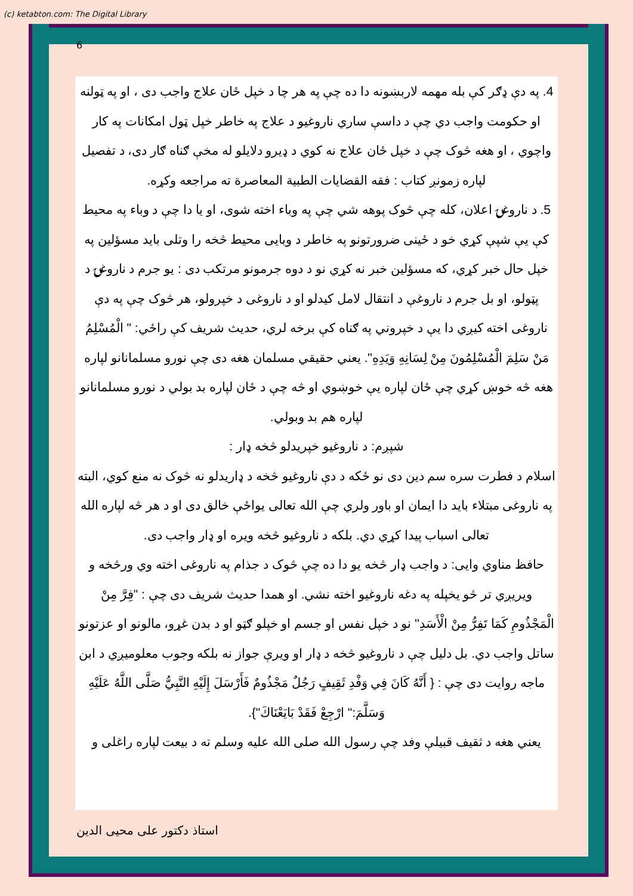(c) ketabton.com: The Digital Library
6
4. په دې ډګر کې بله مهمه لاربښونه دا ده چې په هر چا د خپل ځان علاج واجب دی ، او په ټولنه او حکومت واجب دي چې د داسې ساري ناروغیو د علاج په خاطر خپل ټول امکانات په کار واچوي ، او هغه څوک چې د خپل ځان علاج نه کوي د ډیرو دلایلو له مخې ګناه ګار دی، د تفصیل لپاره زمونږ کتاب : فقه القضایات الطبیة المعاصرة ته مراجعه وکړه.
5. د ناروغۍ اعلان، کله چې څوک پوهه شي چې په وباء اخته شوی، او یا دا چې د وباء په محیط کې یې شپې کړي خو د ځینی ضرورتونو په خاطر د وبایی محیط څخه را وتلی باید مسؤلین په خپل حال خبر کړي، که مسؤلین خبر نه کړي نو د دوه جرمونو مرتکب دی : یو جرم د ناروغۍ د پټولو، او بل جرم د ناروغې د انتقال لامل کیدلو او د ناروغی د خپرولو، هر څوک چې په دې ناروغی اخته کیږي دا یې د خپروني په ګناه کې برخه لري، حدیث شریف کې راځي: " الْمُسْلِمُ مَنْ سَلِمَ الْمُسْلِمُونَ مِنْ لِسَانِهِ وَيَدِهِ". یعني حقیقي مسلمان هغه دی چې نورو مسلمانانو لپاره هغه څه خوښ کړي چې ځان لپاره یې خوښوي او څه چې د ځان لپاره بد بولي د نورو مسلمانانو لپاره هم بد وبولي.
شپږم: د ناروغیو خپریدلو څخه ډار :
اسلام د فطرت سره سم دین دی نو ځکه د دې ناروغیو څخه د ډاریدلو نه څوک نه منع کوي، البته په ناروغی مبتلاء باید دا ایمان او باور ولري چې الله تعالی یواځې خالق دی او د هر څه لپاره الله تعالی اسباب پیدا کړي دي. بلکه د ناروغیو څخه ویره او ډار واجب دی.
حافظ مناوي وایی: د واجب ډار څخه یو دا ده چې څوک د جذام په ناروغی اخته وي ورڅخه و ویریږي تر څو یخپله په دغه ناروغیو اخته نشي. او همدا حدیث شریف دی چې : "فِرَّ مِنْ الْمَجْذُومِ كَمَا تَفِرُّ مِنْ الْأَسَدِ" نو د خپل نفس او جسم او خپلو ګټو او د بدن غړو، مالونو او عزتونو ساتل واجب دي. بل دلیل چې د ناروغیو څخه د ډار او ویرې جواز نه بلکه وجوب معلومیږي د ابن ماجه روایت دی چې : { أَنَّهُ كَانَ فِي وَفْدِ ثَقِيفٍ رَجُلٌ مَجْذُومٌ فَأَرْسَلَ إِلَيْهِ النَّبِيُّ صَلَّى اللَّهُ عَلَيْهِ وَسَلَّمَ:" ارْجِعْ فَقَدْ بَايَعْنَاكَ"}.
یعني هغه د ثقیف قبیلې وفد چې رسول الله صلى الله علیه وسلم ته د بیعت لپاره راغلی و
استاذ دکتور علی محیی الدین